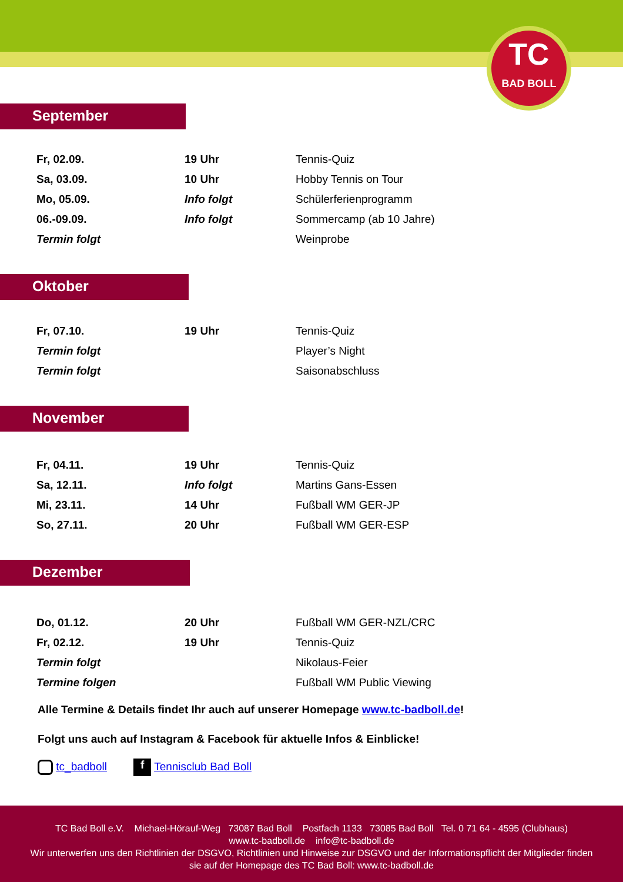TC
BAD BOLL
September
| Fr, 02.09. | 19 Uhr | Tennis-Quiz |
| Sa, 03.09. | 10 Uhr | Hobby Tennis on Tour |
| Mo, 05.09. | Info folgt | Schülerferienprogramm |
| 06.-09.09. | Info folgt | Sommercamp (ab 10 Jahre) |
| Termin folgt | | Weinprobe |
Oktober
| Fr, 07.10. | 19 Uhr | Tennis-Quiz |
| Termin folgt | | Player’s Night |
| Termin folgt | | Saisonabschluss |
November
| Fr, 04.11. | 19 Uhr | Tennis-Quiz |
| Sa, 12.11. | Info folgt | Martins Gans-Essen |
| Mi, 23.11. | 14 Uhr | Fußball WM GER-JP |
| So, 27.11. | 20 Uhr | Fußball WM GER-ESP |
Dezember
| Do, 01.12. | 20 Uhr | Fußball WM GER-NZL/CRC |
| Fr, 02.12. | 19 Uhr | Tennis-Quiz |
| Termin folgt | | Nikolaus-Feier |
| Termine folgen | | Fußball WM Public Viewing |
Alle Termine & Details findet Ihr auch auf unserer Homepage www.tc-badboll.de!
Folgt uns auch auf Instagram & Facebook für aktuelle Infos & Einblicke!
tc_badboll f Tennisclub Bad Boll
TC Bad Boll e.V. Michael-Hörauf-Weg 73087 Bad Boll Postfach 1133 73085 Bad Boll Tel. 0 71 64 - 4595 (Clubhaus)
www.tc-badboll.de info@tc-badboll.de
Wir unterwerfen uns den Richtlinien der DSGVO, Richtlinien und Hinweise zur DSGVO und der Informationspflicht der Mitglieder finden
sie auf der Homepage des TC Bad Boll: www.tc-badboll.de